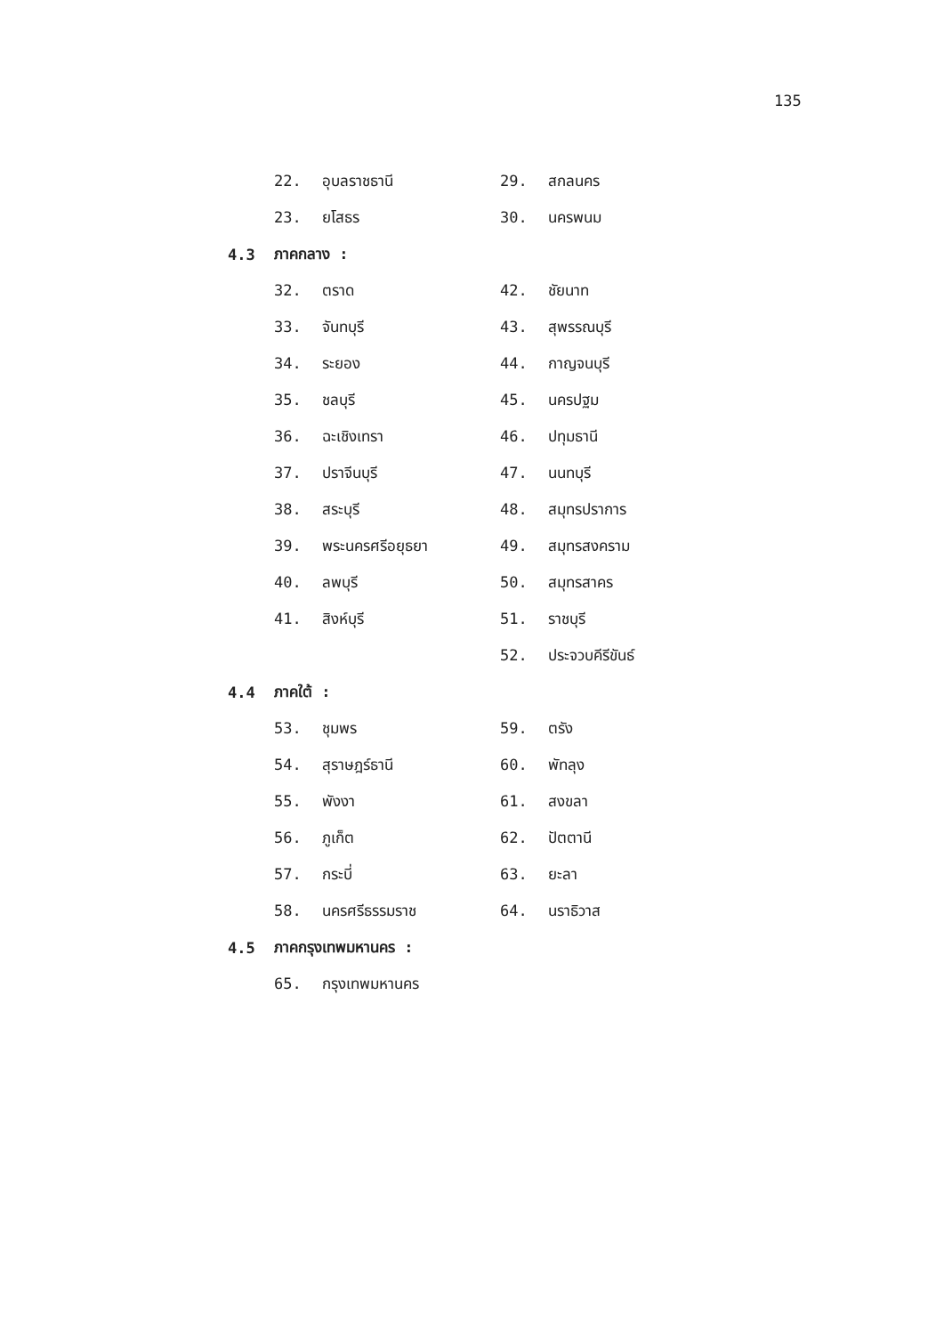135
22. อุบลราชธานี 29. สกลนคร
23. ยโสธร 30. นครพนม
4.3 ภาคกลาง :
32. ตราด 42. ชัยนาท
33. จันทบุรี 43. สุพรรณบุรี
34. ระยอง 44. กาญจนบุรี
35. ชลบุรี 45. นครปฐม
36. ฉะเชิงเทรา 46. ปทุมธานี
37. ปราจีนบุรี 47. นนทบุรี
38. สระบุรี 48. สมุทรปราการ
39. พระนครศรีอยุธยา 49. สมุทรสงคราม
40. ลพบุรี 50. สมุทรสาคร
41. สิงห์บุรี 51. ราชบุรี
52. ประจวบคีรีขันธ์
4.4 ภาคใต้ :
53. ชุมพร 59. ตรัง
54. สุราษฎร์ธานี 60. พัทลุง
55. พังงา 61. สงขลา
56. ภูเก็ต 62. ปัตตานี
57. กระบี่ 63. ยะลา
58. นครศรีธรรมราช 64. นราธิวาส
4.5 ภาคกรุงเทพมหานคร :
65. กรุงเทพมหานคร